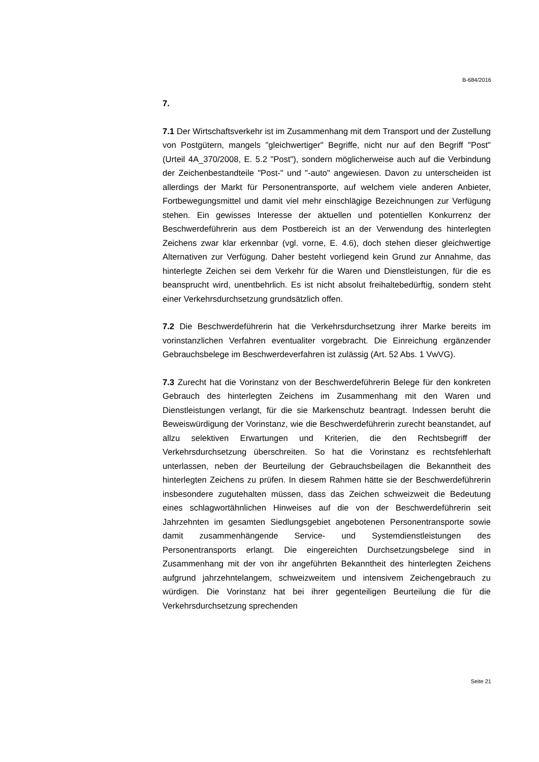B-684/2016
7.
7.1 Der Wirtschaftsverkehr ist im Zusammenhang mit dem Transport und der Zustellung von Postgütern, mangels "gleichwertiger" Begriffe, nicht nur auf den Begriff "Post" (Urteil 4A_370/2008, E. 5.2 "Post"), sondern mög­licherweise auch auf die Verbindung der Zeichenbestandteile "Post-" und "-auto" angewiesen. Davon zu unterscheiden ist allerdings der Markt für Personentransporte, auf welchem viele anderen Anbieter, Fortbewegungs­mittel und damit viel mehr einschlägige Bezeichnungen zur Verfügung ste­hen. Ein gewisses Interesse der aktuellen und potentiellen Konkurrenz der Beschwerdeführerin aus dem Postbereich ist an der Verwendung des hin­terlegten Zeichens zwar klar erkennbar (vgl. vorne, E. 4.6), doch stehen dieser gleichwertige Alternativen zur Verfügung. Daher besteht vorliegend kein Grund zur Annahme, das hinterlegte Zeichen sei dem Verkehr für die Waren und Dienstleistungen, für die es beansprucht wird, unentbehrlich. Es ist nicht absolut freihaltebedürftig, sondern steht einer Verkehrsdurch­setzung grundsätzlich offen.
7.2 Die Beschwerdeführerin hat die Verkehrsdurchsetzung ihrer Marke be­reits im vorinstanzlichen Verfahren eventualiter vorgebracht. Die Einrei­chung ergänzender Gebrauchsbelege im Beschwerdeverfahren ist zuläs­sig (Art. 52 Abs. 1 VwVG).
7.3 Zurecht hat die Vorinstanz von der Beschwerdeführerin Belege für den konkreten Gebrauch des hinterlegten Zeichens im Zusammenhang mit den Waren und Dienstleistungen verlangt, für die sie Markenschutz beantragt. Indessen beruht die Beweiswürdigung der Vorinstanz, wie die Beschwer­deführerin zurecht beanstandet, auf allzu selektiven Erwartungen und Kri­terien, die den Rechtsbegriff der Verkehrsdurchsetzung überschreiten. So hat die Vorinstanz es rechtsfehlerhaft unterlassen, neben der Beurteilung der Gebrauchsbeilagen die Bekanntheit des hinterlegten Zeichens zu prü­fen. In diesem Rahmen hätte sie der Beschwerdeführerin insbesondere zu­gutehalten müssen, dass das Zeichen schweizweit die Bedeutung eines schlagwortähnlichen Hinweises auf die von der Beschwerdeführerin seit Jahrzehnten im gesamten Siedlungsgebiet angebotenen Personentrans­porte sowie damit zusammenhängende Service- und Systemdienstleistun­gen des Personentransports erlangt. Die eingereichten Durchsetzungsbe­lege sind in Zusammenhang mit der von ihr angeführten Bekanntheit des hinterlegten Zeichens aufgrund jahrzehntelangem, schweizweitem und in­tensivem Zeichengebrauch zu würdigen. Die Vorinstanz hat bei ihrer ge­genteiligen Beurteilung die für die Verkehrsdurchsetzung sprechenden
Seite 21